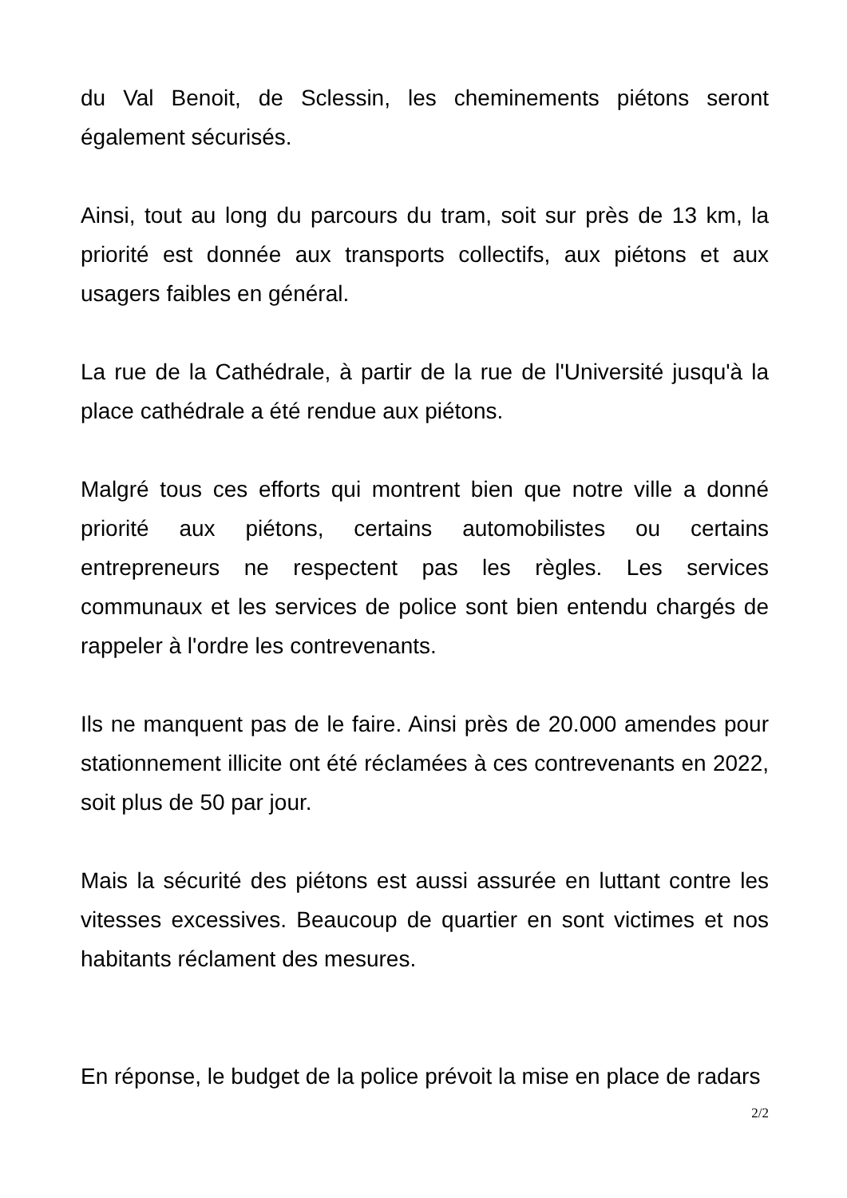du Val Benoit, de Sclessin, les cheminements piétons seront également sécurisés.
Ainsi, tout au long du parcours du tram, soit sur près de 13 km, la priorité est donnée aux transports collectifs, aux piétons et aux usagers faibles en général.
La rue de la Cathédrale, à partir de la rue de l'Université jusqu'à la place cathédrale a été rendue aux piétons.
Malgré tous ces efforts qui montrent bien que notre ville a donné priorité aux piétons, certains automobilistes ou certains entrepreneurs ne respectent pas les règles. Les services communaux et les services de police sont bien entendu chargés de rappeler à l'ordre les contrevenants.
Ils ne manquent pas de le faire. Ainsi près de 20.000 amendes pour stationnement illicite ont été réclamées à ces contrevenants en 2022, soit plus de 50 par jour.
Mais la sécurité des piétons est aussi assurée en luttant contre les vitesses excessives. Beaucoup de quartier en sont victimes et nos habitants réclament des mesures.
En réponse, le budget de la police prévoit la mise en place de radars
2/2